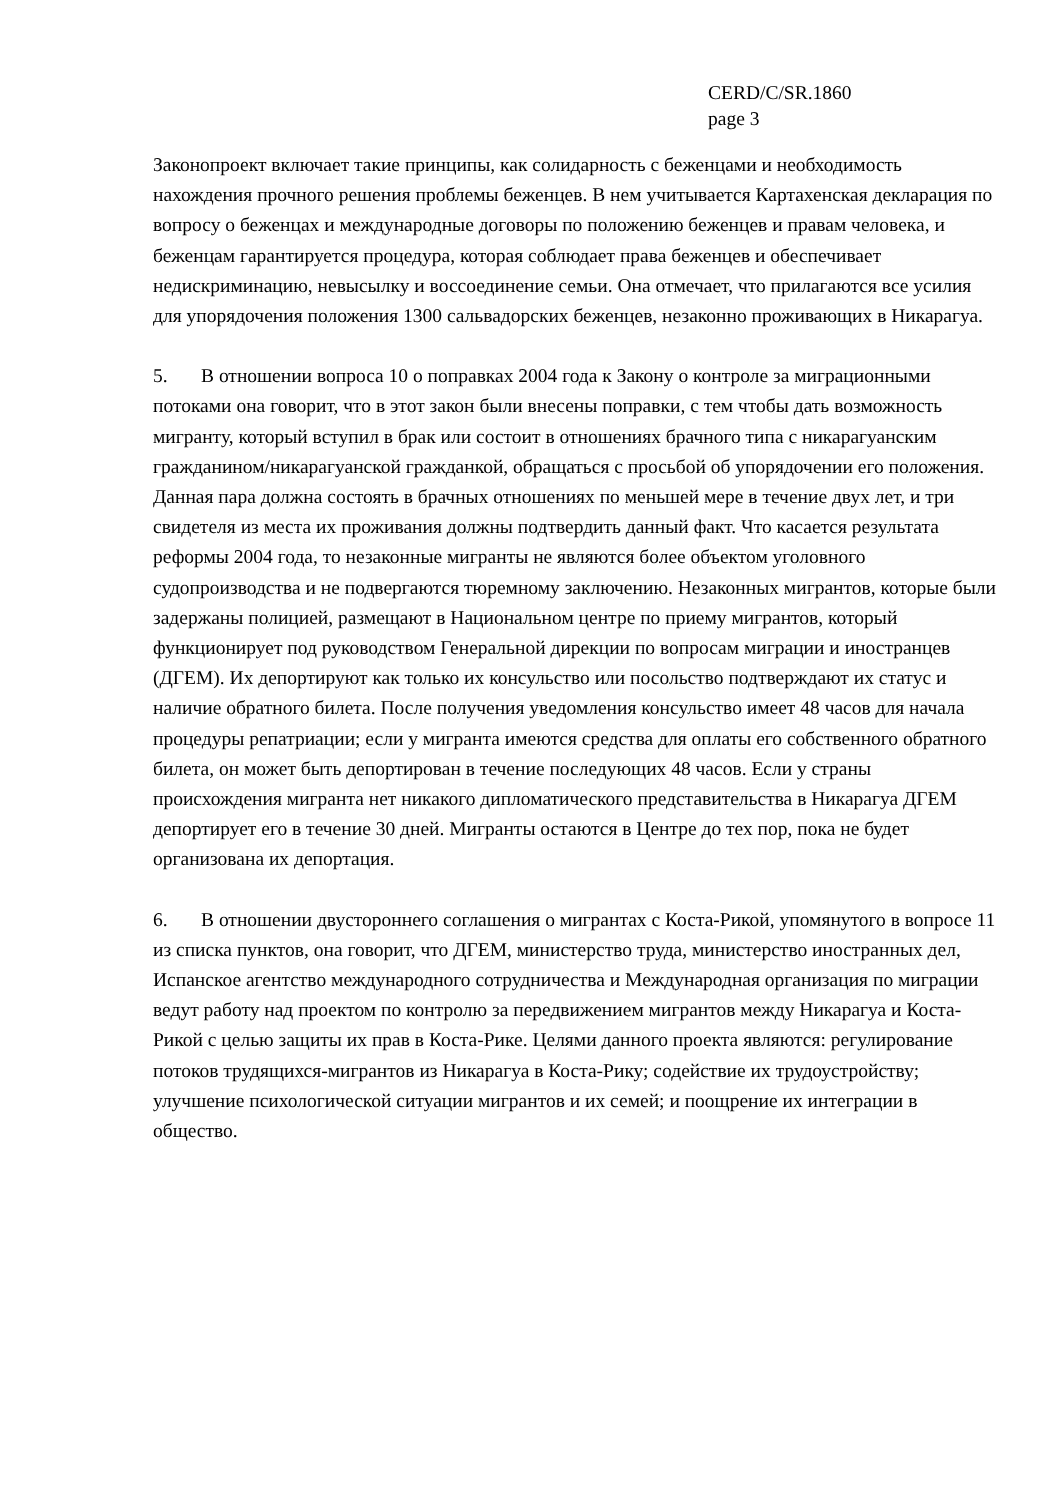CERD/C/SR.1860
page 3
Законопроект включает такие принципы, как солидарность с беженцами и необходимость нахождения прочного решения проблемы беженцев. В нем учитывается Картахенская декларация по вопросу о беженцах и международные договоры по положению беженцев и правам человека, и беженцам гарантируется процедура, которая соблюдает права беженцев и обеспечивает недискриминацию, невысылку и воссоединение семьи. Она отмечает, что прилагаются все усилия для упорядочения положения 1300 сальвадорских беженцев, незаконно проживающих в Никарагуа.
5. В отношении вопроса 10 о поправках 2004 года к Закону о контроле за миграционными потоками она говорит, что в этот закон были внесены поправки, с тем чтобы дать возможность мигранту, который вступил в брак или состоит в отношениях брачного типа с никарагуанским гражданином/никарагуанской гражданкой, обращаться с просьбой об упорядочении его положения. Данная пара должна состоять в брачных отношениях по меньшей мере в течение двух лет, и три свидетеля из места их проживания должны подтвердить данный факт. Что касается результата реформы 2004 года, то незаконные мигранты не являются более объектом уголовного судопроизводства и не подвергаются тюремному заключению. Незаконных мигрантов, которые были задержаны полицией, размещают в Национальном центре по приему мигрантов, который функционирует под руководством Генеральной дирекции по вопросам миграции и иностранцев (ДГЕМ). Их депортируют как только их консульство или посольство подтверждают их статус и наличие обратного билета. После получения уведомления консульство имеет 48 часов для начала процедуры репатриации; если у мигранта имеются средства для оплаты его собственного обратного билета, он может быть депортирован в течение последующих 48 часов. Если у страны происхождения мигранта нет никакого дипломатического представительства в Никарагуа ДГЕМ депортирует его в течение 30 дней. Мигранты остаются в Центре до тех пор, пока не будет организована их депортация.
6. В отношении двустороннего соглашения о мигрантах с Коста-Рикой, упомянутого в вопросе 11 из списка пунктов, она говорит, что ДГЕМ, министерство труда, министерство иностранных дел, Испанское агентство международного сотрудничества и Международная организация по миграции ведут работу над проектом по контролю за передвижением мигрантов между Никарагуа и Коста-Рикой с целью защиты их прав в Коста-Рике. Целями данного проекта являются: регулирование потоков трудящихся-мигрантов из Никарагуа в Коста-Рику; содействие их трудоустройству; улучшение психологической ситуации мигрантов и их семей; и поощрение их интеграции в общество.